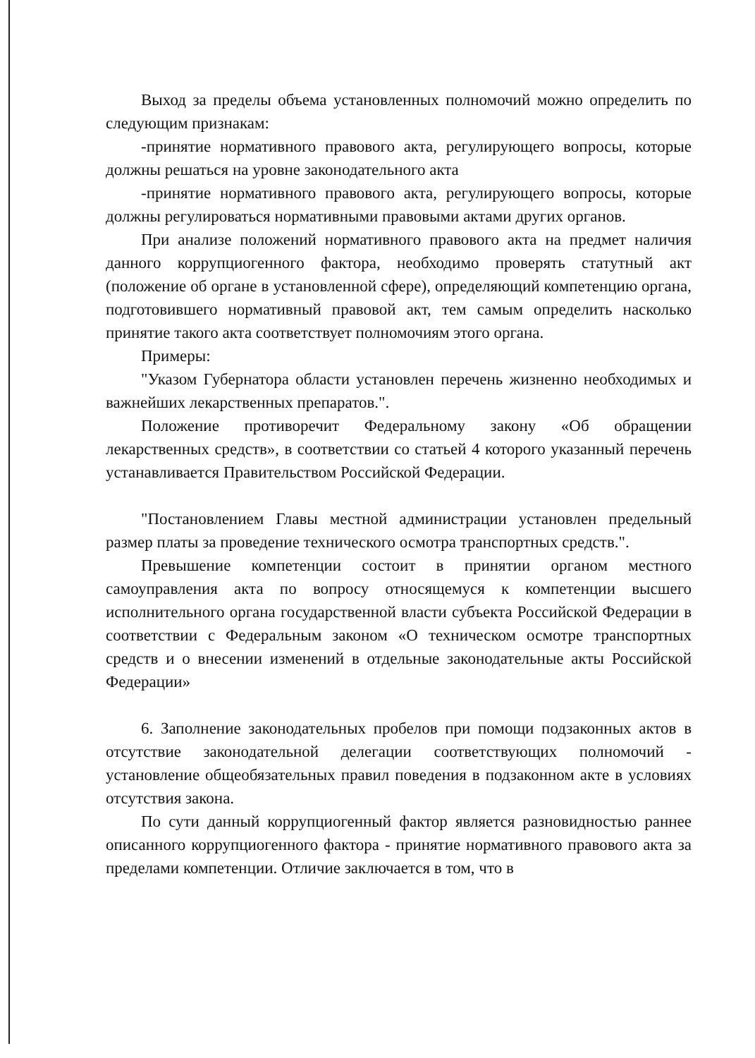Выход за пределы объема установленных полномочий можно определить по следующим признакам:
-принятие нормативного правового акта, регулирующего вопросы, которые должны решаться на уровне законодательного акта
-принятие нормативного правового акта, регулирующего вопросы, которые должны регулироваться нормативными правовыми актами других органов.
При анализе положений нормативного правового акта на предмет наличия данного коррупциогенного фактора, необходимо проверять статутный акт (положение об органе в установленной сфере), определяющий компетенцию органа, подготовившего нормативный правовой акт, тем самым определить насколько принятие такого акта соответствует полномочиям этого органа.
Примеры:
"Указом Губернатора области установлен перечень жизненно необходимых и важнейших лекарственных препаратов.".
Положение противоречит Федеральному закону «Об обращении лекарственных средств», в соответствии со статьей 4 которого указанный перечень устанавливается Правительством Российской Федерации.
"Постановлением Главы местной администрации установлен предельный размер платы за проведение технического осмотра транспортных средств.".
Превышение компетенции состоит в принятии органом местного самоуправления акта по вопросу относящемуся к компетенции высшего исполнительного органа государственной власти субъекта Российской Федерации в соответствии с Федеральным законом «О техническом осмотре транспортных средств и о внесении изменений в отдельные законодательные акты Российской Федерации»
6. Заполнение законодательных пробелов при помощи подзаконных актов в отсутствие законодательной делегации соответствующих полномочий - установление общеобязательных правил поведения в подзаконном акте в условиях отсутствия закона.
По сути данный коррупциогенный фактор является разновидностью раннее описанного коррупциогенного фактора - принятие нормативного правового акта за пределами компетенции. Отличие заключается в том, что в